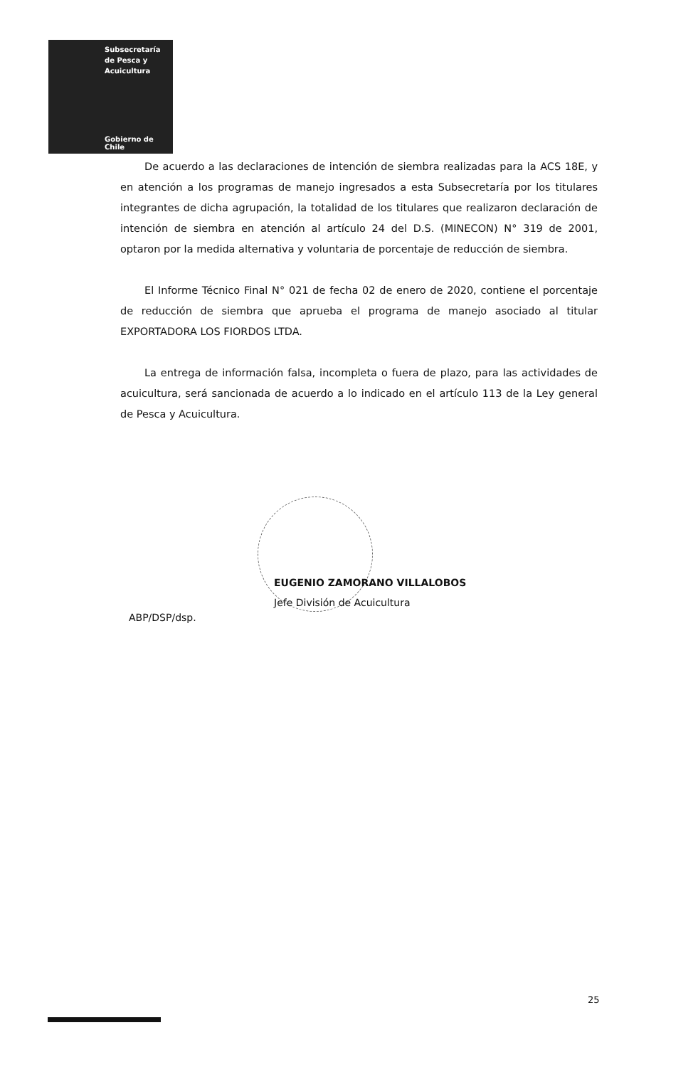Subsecretaría
de Pesca y
Acuicultura
Gobierno de Chile
De acuerdo a las declaraciones de intención de siembra realizadas para la ACS 18E, y en atención a los programas de manejo ingresados a esta Subsecretaría por los titulares integrantes de dicha agrupación, la totalidad de los titulares que realizaron declaración de intención de siembra en atención al artículo 24 del D.S. (MINECON) N° 319 de 2001, optaron por la medida alternativa y voluntaria de porcentaje de reducción de siembra.
El Informe Técnico Final N° 021 de fecha 02 de enero de 2020, contiene el porcentaje de reducción de siembra que aprueba el programa de manejo asociado al titular EXPORTADORA LOS FIORDOS LTDA.
La entrega de información falsa, incompleta o fuera de plazo, para las actividades de acuicultura, será sancionada de acuerdo a lo indicado en el artículo 113 de la Ley general de Pesca y Acuicultura.
EUGENIO ZAMORANO VILLALOBOS
Jefe División de Acuicultura
ABP/DSP/dsp.
25